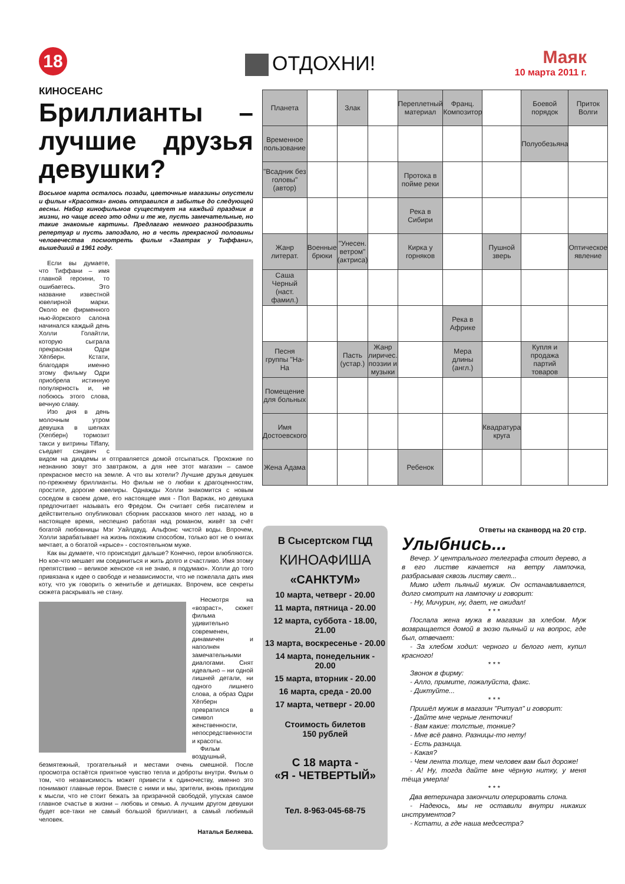18 ОТДОХНИ!
Маяк
10 марта 2011 г.
КИНОСЕАНС
Бриллианты – лучшие друзья девушки?
Восьмое марта осталось позади, цветочные магазины опустели и фильм «Красотка» вновь отправился в забытье до следующей весны. Набор кинофильмов существует на каждый праздник в жизни, но чаще всего это одни и те же, пусть замечательные, но такие знакомые картины. Предлагаю немного разнообразить репертуар и пусть запоздало, но в честь прекрасной половины человечества посмотреть фильм «Завтрак у Тиффани», вышедший в 1961 году.
Если вы думаете, что Тиффани – имя главной героини, то ошибаетесь. Это название известной ювелирной марки. Около ее фирменного нью-йоркского салона начинался каждый день Холли Голайтли, которую сыграла прекрасная Одри Хёпберн. Кстати, благодаря именно этому фильму Одри приобрела истинную популярность и, не побоюсь этого слова, вечную славу.
Изо дня в день молочным утром девушка в шелках (Хепберн) тормозит такси у витрины Tiffany, съедает сэндвич с видом на диадемы и отправляется домой отсыпаться. Прохожие по незнанию зовут это завтраком, а для нее этот магазин – самое прекрасное место на земле. А что вы хотели? Лучшие друзья девушек по-прежнему бриллианты. Но фильм не о любви к драгоценностям, простите, дорогие ювелиры. Однажды Холли знакомится с новым соседом в своем доме, его настоящее имя - Пол Варжак, но девушка предпочитает называть его Фредом. Он считает себя писателем и действительно опубликовал сборник рассказов много лет назад, но в настоящее время, неспешно работая над романом, живёт за счёт богатой любовницы Мэг Уайлдвуд. Альфонс чистой воды. Впрочем, Холли зарабатывает на жизнь похожим способом, только вот не о книгах мечтает, а о богатой «крысе» - состоятельном муже.
Как вы думаете, что происходит дальше? Конечно, герои влюбляются. Но кое-что мешает им соединиться и жить долго и счастливо. Имя этому препятствию – великое женское «я не знаю, я подумаю». Холли до того привязана к идее о свободе и независимости, что не пожелала дать имя коту, что уж говорить о женитьбе и детишках. Впрочем, все секреты сюжета раскрывать не стану.
Несмотря на «возраст», сюжет фильма удивительно современен, динамичен и наполнен замечательными диалогами. Снят идеально – ни одной лишней детали, ни одного лишнего слова, а образ Одри Хёпберн превратился в символ женственности, непосредственности и красоты.
Фильм воздушный, безмятежный, трогательный и местами очень смешной. После просмотра остаётся приятное чувство тепла и доброты внутри. Фильм о том, что независимость может привести к одиночеству, именно это понимают главные герои. Вместе с ними и мы, зрители, вновь приходим к мысли, что не стоит бежать за призрачной свободой, упуская самое главное счастье в жизни – любовь и семью. А лучшим другом девушки будет все-таки не самый большой бриллиант, а самый любимый человек.
Наталья Беляева.
| Планета | | Злак | | Переплетный материал | Франц. Композитор | | Боевой порядок | Приток Волги |
| Временное пользование | | | | | | | Полуобезьяна | |
| "Всадник без головы" (автор) | | | | Протока в пойме реки | | | | |
| | | | | Река в Сибири | | | | |
| Жанр литерат. | Военные брюки | "Унесен. ветром" (актриса) | | Кирка у горняков | | Пушной зверь | | Оптическое явление |
| Саша Черный (наст. фамил.) | | | | | | | | |
| | | | | | Река в Африке | | | |
| Песня группы "На-На | | Пасть (устар.) | Жанр лиричес. поэзии и музыки | | Мера длины (англ.) | | Купля и продажа партий товаров | |
| Помещение для больных | | | | | | | | |
| Имя Достоевского | | | | | | Квадратура круга | | |
| Жена Адама | | | | Ребенок | | | | |
Ответы на сканворд на 20 стр.
В Сысертском ГЦД
КИНОАФИША
«САНКТУМ»
10 марта, четверг - 20.00
11 марта, пятница - 20.00
12 марта, суббота - 18.00, 21.00
13 марта, воскресенье - 20.00
14 марта, понедельник - 20.00
15 марта, вторник - 20.00
16 марта, среда - 20.00
17 марта, четверг - 20.00
Стоимость билетов
150 рублей
С 18 марта -
«Я - ЧЕТВЕРТЫЙ»
Тел. 8-963-045-68-75
Улыбнись...
Вечер. У центрального телеграфа стоит дерево, а в его листве качается на ветру лампочка, разбрасывая сквозь листву свет...
Мимо идет пьяный мужик. Он останавливается, долго смотрит на лампочку и говорит:
- Ну, Мичурин, ну, дает, не ожидал!
* * *
Послала жена мужа в магазин за хлебом. Муж возвращается домой в зюзю пьяный и на вопрос, где был, отвечает:
- За хлебом ходил: черного и белого нет, купил красного!
* * *
Звонок в фирму:
- Алло, примите, пожалуйста, факс.
- Диктуйте...
* * *
Пришёл мужик в магазин "Ритуал" и говорит:
- Дайте мне черные ленточки!
- Вам какие: толстые, тонкие?
- Мне всё равно. Разницы-то нету!
- Есть разница.
- Какая?
- Чем лента толще, тем человек вам был дороже!
- А! Ну, тогда дайте мне чёрную нитку, у меня тёща умерла!
* * *
Два ветеринара закончили оперировать слона.
- Надеюсь, мы не оставили внутри никаких инструментов?
- Кстати, а где наша медсестра?